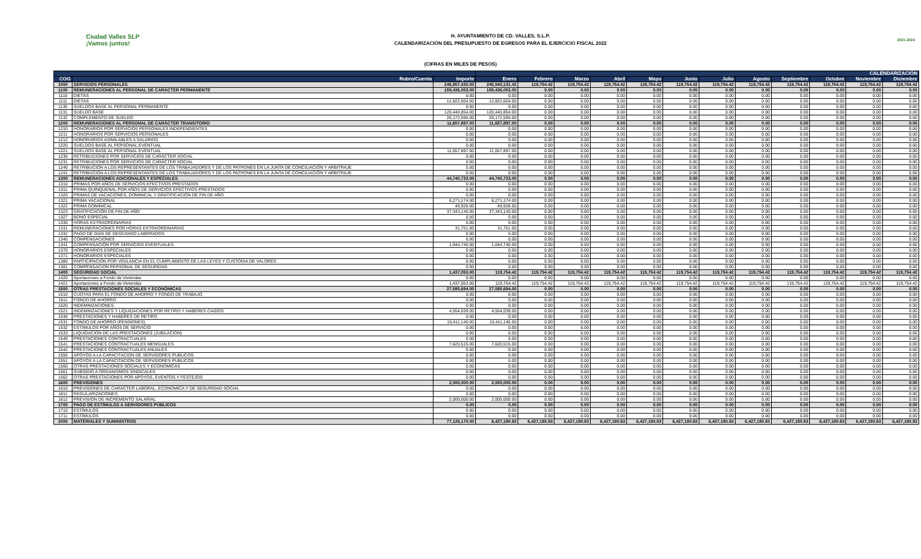Ciudad Valles SLP
¡Vamos juntos!
H. AYUNTAMIENTO DE CD. VALLES, S.L.P.
CALENDARIZACIÓN DEL PRESUPUESTO DE EGRESOS PARA EL EJERCICIO FISCAL 2022
2021-2024
(CIFRAS EN MILES DE PESOS)
| | | | CALENDARIZACIÓN | | | | | | | | | | | |
| --- | --- | --- | --- | --- | --- | --- | --- | --- | --- | --- | --- | --- | --- | --- |
| COG | Rubro/Cuenta | Importe | Enero | Febrero | Marzo | Abril | Mayo | Junio | Julio | Agosto | Septiembre | Octubre | Noviembre | Diciembre |
| 1000 | SERVICIOS PERSONALES | 246,857,430.00 | 245,540,131.42 | 119,754.42 | 119,754.42 | 119,754.42 | 119,754.42 | 119,754.42 | 119,754.42 | 119,754.42 | 119,754.42 | 119,754.42 | 119,754.42 | 119,754.42 |
| 1100 | REMUNERACIONES AL PERSONAL DE CARÁCTER PERMANENTE | 159,436,053.00 | 159,436,053.00 | 0.00 | 0.00 | 0.00 | 0.00 | 0.00 | 0.00 | 0.00 | 0.00 | 0.00 | 0.00 | 0.00 |
| 1110 | DIETAS | 0.00 | 0.00 | 0.00 | 0.00 | 0.00 | 0.00 | 0.00 | 0.00 | 0.00 | 0.00 | 0.00 | 0.00 | 0.00 |
| 1111 | DIETAS | 12,822,604.00 | 12,822,604.00 | 0.00 | 0.00 | 0.00 | 0.00 | 0.00 | 0.00 | 0.00 | 0.00 | 0.00 | 0.00 | 0.00 |
| 1130 | SUELDOS BASE AL PERSONAL PERMANENTE | 0.00 | 0.00 | 0.00 | 0.00 | 0.00 | 0.00 | 0.00 | 0.00 | 0.00 | 0.00 | 0.00 | 0.00 | 0.00 |
| 1131 | SUELDO BASE | 120,440,854.00 | 120,440,854.00 | 0.00 | 0.00 | 0.00 | 0.00 | 0.00 | 0.00 | 0.00 | 0.00 | 0.00 | 0.00 | 0.00 |
| 1132 | COMPLEMENTO DE SUELDO | 26,172,595.00 | 26,172,595.00 | 0.00 | 0.00 | 0.00 | 0.00 | 0.00 | 0.00 | 0.00 | 0.00 | 0.00 | 0.00 | 0.00 |
| 1200 | REMUNERACIONES AL PERSONAL DE CARÁCTER TRANSITORIO | 11,657,897.00 | 11,657,897.00 | 0.00 | 0.00 | 0.00 | 0.00 | 0.00 | 0.00 | 0.00 | 0.00 | 0.00 | 0.00 | 0.00 |
| 1210 | HONORARIOS POR SERVICIOS PERSONALES INDEPENDIENTES | 0.00 | 0.00 | 0.00 | 0.00 | 0.00 | 0.00 | 0.00 | 0.00 | 0.00 | 0.00 | 0.00 | 0.00 | 0.00 |
| 1211 | HONORARIOS POR SERVICIOS PERSONALES | 0.00 | 0.00 | 0.00 | 0.00 | 0.00 | 0.00 | 0.00 | 0.00 | 0.00 | 0.00 | 0.00 | 0.00 | 0.00 |
| 1212 | HONORARIOS ASIMILABLES A SALARIOS | 0.00 | 0.00 | 0.00 | 0.00 | 0.00 | 0.00 | 0.00 | 0.00 | 0.00 | 0.00 | 0.00 | 0.00 | 0.00 |
| 1220 | SUELDOS BASE AL PERSONAL EVENTUAL | 0.00 | 0.00 | 0.00 | 0.00 | 0.00 | 0.00 | 0.00 | 0.00 | 0.00 | 0.00 | 0.00 | 0.00 | 0.00 |
| 1221 | SUELDOS BASE AL PERSONAL EVENTUAL | 11,657,897.00 | 11,657,897.00 | 0.00 | 0.00 | 0.00 | 0.00 | 0.00 | 0.00 | 0.00 | 0.00 | 0.00 | 0.00 | 0.00 |
| 1230 | RETRIBUCIONES POR SERVICIOS DE CARÁCTER SOCIAL | 0.00 | 0.00 | 0.00 | 0.00 | 0.00 | 0.00 | 0.00 | 0.00 | 0.00 | 0.00 | 0.00 | 0.00 | 0.00 |
| 1231 | RETRIBUCIONES POR SERVICIOS DE CARÁCTER SOCIAL | 0.00 | 0.00 | 0.00 | 0.00 | 0.00 | 0.00 | 0.00 | 0.00 | 0.00 | 0.00 | 0.00 | 0.00 | 0.00 |
| 1240 | RETRIBUCION A LOS REPRESENTANTES DE LOS TRABAJADORES Y DE LOS PATRONES EN LA JUNTA DE CONCILIACIÓN Y ARBITRAJE | 0.00 | 0.00 | 0.00 | 0.00 | 0.00 | 0.00 | 0.00 | 0.00 | 0.00 | 0.00 | 0.00 | 0.00 | 0.00 |
| 1241 | RETRIBUCION A LOS REPRESENTANTES DE LOS TRABAJADORES Y DE LOS PATRONES EN LA JUNTA DE CONCILIACIÓN Y ARBITRAJE | 0.00 | 0.00 | 0.00 | 0.00 | 0.00 | 0.00 | 0.00 | 0.00 | 0.00 | 0.00 | 0.00 | 0.00 | 0.00 |
| 1300 | REMUNERACIONES ADICIONALES Y ESPECIALES | 44,740,733.00 | 44,740,733.00 | 0.00 | 0.00 | 0.00 | 0.00 | 0.00 | 0.00 | 0.00 | 0.00 | 0.00 | 0.00 | 0.00 |
| 1310 | PRIMAS POR AÑOS DE SERVICIOS EFECTIVOS PRESTADOS | 0.00 | 0.00 | 0.00 | 0.00 | 0.00 | 0.00 | 0.00 | 0.00 | 0.00 | 0.00 | 0.00 | 0.00 | 0.00 |
| 1311 | PRIMA QUINQUENAL POR AÑOS DE SERVICIOS EFECTIVOS PRESTADOS | 0.00 | 0.00 | 0.00 | 0.00 | 0.00 | 0.00 | 0.00 | 0.00 | 0.00 | 0.00 | 0.00 | 0.00 | 0.00 |
| 1320 | PRIMAS DE VACACIONES, DOMINICAL Y GRATIFICACION DE FIN DE AÑO | 0.00 | 0.00 | 0.00 | 0.00 | 0.00 | 0.00 | 0.00 | 0.00 | 0.00 | 0.00 | 0.00 | 0.00 | 0.00 |
| 1321 | PRIMA VACACIONAL | 6,271,174.00 | 6,271,174.00 | 0.00 | 0.00 | 0.00 | 0.00 | 0.00 | 0.00 | 0.00 | 0.00 | 0.00 | 0.00 | 0.00 |
| 1322 | PRIMA DOMINICAL | 49,928.00 | 49,928.00 | 0.00 | 0.00 | 0.00 | 0.00 | 0.00 | 0.00 | 0.00 | 0.00 | 0.00 | 0.00 | 0.00 |
| 1323 | GRATIFICACIÓN DE FIN DE AÑO | 37,343,140.00 | 37,343,140.00 | 0.00 | 0.00 | 0.00 | 0.00 | 0.00 | 0.00 | 0.00 | 0.00 | 0.00 | 0.00 | 0.00 |
| 1327 | BONO ESPECIAL | 0.00 | 0.00 | 0.00 | 0.00 | 0.00 | 0.00 | 0.00 | 0.00 | 0.00 | 0.00 | 0.00 | 0.00 | 0.00 |
| 1330 | HORAS EXTRAORDINARIAS | 0.00 | 0.00 | 0.00 | 0.00 | 0.00 | 0.00 | 0.00 | 0.00 | 0.00 | 0.00 | 0.00 | 0.00 | 0.00 |
| 1331 | REMUNERACIONES POR HORAS EXTRAORDINARIAS | 31,751.00 | 31,751.00 | 0.00 | 0.00 | 0.00 | 0.00 | 0.00 | 0.00 | 0.00 | 0.00 | 0.00 | 0.00 | 0.00 |
| 1332 | PAGO DE DIAS DE DESCANSO LABORADOS | 0.00 | 0.00 | 0.00 | 0.00 | 0.00 | 0.00 | 0.00 | 0.00 | 0.00 | 0.00 | 0.00 | 0.00 | 0.00 |
| 1340 | COMPENSACIONES | 0.00 | 0.00 | 0.00 | 0.00 | 0.00 | 0.00 | 0.00 | 0.00 | 0.00 | 0.00 | 0.00 | 0.00 | 0.00 |
| 1341 | COMPENSACIÓN POR SERVICIOS EVENTUALES | 1,044,740.00 | 1,044,740.00 | 0.00 | 0.00 | 0.00 | 0.00 | 0.00 | 0.00 | 0.00 | 0.00 | 0.00 | 0.00 | 0.00 |
| 1370 | HONORARIOS ESPECIALES | 0.00 | 0.00 | 0.00 | 0.00 | 0.00 | 0.00 | 0.00 | 0.00 | 0.00 | 0.00 | 0.00 | 0.00 | 0.00 |
| 1371 | HONORARIOS ESPECIALES | 0.00 | 0.00 | 0.00 | 0.00 | 0.00 | 0.00 | 0.00 | 0.00 | 0.00 | 0.00 | 0.00 | 0.00 | 0.00 |
| 1380 | PARTICIPACION POR VIGILANCIA EN EL CUMPLIMIENTO DE LAS LEYES Y CUSTODIA DE VALORES | 0.00 | 0.00 | 0.00 | 0.00 | 0.00 | 0.00 | 0.00 | 0.00 | 0.00 | 0.00 | 0.00 | 0.00 | 0.00 |
| 1381 | COMPENSACION PERSONAL DE SEGURIDAD | 0.00 | 0.00 | 0.00 | 0.00 | 0.00 | 0.00 | 0.00 | 0.00 | 0.00 | 0.00 | 0.00 | 0.00 | 0.00 |
| 1400 | SEGURIDAD SOCIAL | 1,437,053.00 | 119,754.42 | 119,754.42 | 119,754.42 | 119,754.42 | 119,754.42 | 119,754.42 | 119,754.42 | 119,754.42 | 119,754.42 | 119,754.42 | 119,754.42 | 119,754.42 |
| 1420 | Aportaciones a Fondo de Viviendas | 0.00 | 0.00 | 0.00 | 0.00 | 0.00 | 0.00 | 0.00 | 0.00 | 0.00 | 0.00 | 0.00 | 0.00 | 0.00 |
| 1421 | Aportaciones a Fondo de Viviendas | 1,437,053.00 | 119,754.42 | 119,754.42 | 119,754.42 | 119,754.42 | 119,754.42 | 119,754.42 | 119,754.42 | 119,754.42 | 119,754.42 | 119,754.42 | 119,754.42 | 119,754.42 |
| 1500 | OTRAS PRESTACIONES SOCIALES Y ECONOMICAS | 27,585,694.00 | 27,585,694.00 | 0.00 | 0.00 | 0.00 | 0.00 | 0.00 | 0.00 | 0.00 | 0.00 | 0.00 | 0.00 | 0.00 |
| 1510 | CUOTAS PARA EL FONDO DE AHORRO Y FONDO DE TRABAJO | 0.00 | 0.00 | 0.00 | 0.00 | 0.00 | 0.00 | 0.00 | 0.00 | 0.00 | 0.00 | 0.00 | 0.00 | 0.00 |
| 1511 | FONDO DE AHORRO | 0.00 | 0.00 | 0.00 | 0.00 | 0.00 | 0.00 | 0.00 | 0.00 | 0.00 | 0.00 | 0.00 | 0.00 | 0.00 |
| 1520 | INDEMNIZACIONES | 0.00 | 0.00 | 0.00 | 0.00 | 0.00 | 0.00 | 0.00 | 0.00 | 0.00 | 0.00 | 0.00 | 0.00 | 0.00 |
| 1521 | INDEMNIZACIONES Y LIQUIDACIONES POR RETIRO Y HABERES CAIDOS | 4,554,039.00 | 4,554,039.00 | 0.00 | 0.00 | 0.00 | 0.00 | 0.00 | 0.00 | 0.00 | 0.00 | 0.00 | 0.00 | 0.00 |
| 1530 | PRESTACIONES Y HABERES DE RETIRO | 0.00 | 0.00 | 0.00 | 0.00 | 0.00 | 0.00 | 0.00 | 0.00 | 0.00 | 0.00 | 0.00 | 0.00 | 0.00 |
| 1531 | FONDO DE AHORRO (PENSIONES) | 15,411,140.00 | 15,411,140.00 | 0.00 | 0.00 | 0.00 | 0.00 | 0.00 | 0.00 | 0.00 | 0.00 | 0.00 | 0.00 | 0.00 |
| 1532 | ESTIMULOS POR AÑOS DE SERVICIO | 0.00 | 0.00 | 0.00 | 0.00 | 0.00 | 0.00 | 0.00 | 0.00 | 0.00 | 0.00 | 0.00 | 0.00 | 0.00 |
| 1533 | LIQUIDACION DE LAS PRESTACIONES (JUBILACION) | 0.00 | 0.00 | 0.00 | 0.00 | 0.00 | 0.00 | 0.00 | 0.00 | 0.00 | 0.00 | 0.00 | 0.00 | 0.00 |
| 1540 | PRESTACIONES CONTRACTUALES | 0.00 | 0.00 | 0.00 | 0.00 | 0.00 | 0.00 | 0.00 | 0.00 | 0.00 | 0.00 | 0.00 | 0.00 | 0.00 |
| 1541 | PRESTACIONES CONTRACTUALES MENSUALES | 7,620,515.00 | 7,620,515.00 | 0.00 | 0.00 | 0.00 | 0.00 | 0.00 | 0.00 | 0.00 | 0.00 | 0.00 | 0.00 | 0.00 |
| 1542 | PRESTACIONES CONTRACTUALES ANUALES | 0.00 | 0.00 | 0.00 | 0.00 | 0.00 | 0.00 | 0.00 | 0.00 | 0.00 | 0.00 | 0.00 | 0.00 | 0.00 |
| 1550 | APOYOS A LA CAPACITACION DE SERVIDORES PUBLICOS | 0.00 | 0.00 | 0.00 | 0.00 | 0.00 | 0.00 | 0.00 | 0.00 | 0.00 | 0.00 | 0.00 | 0.00 | 0.00 |
| 1551 | APOYOS A LA CAPACITACION DE SERVIDORES PUBLICOS | 0.00 | 0.00 | 0.00 | 0.00 | 0.00 | 0.00 | 0.00 | 0.00 | 0.00 | 0.00 | 0.00 | 0.00 | 0.00 |
| 1560 | OTRAS PRESTACIONES SOCIALES Y ECONOMICAS | 0.00 | 0.00 | 0.00 | 0.00 | 0.00 | 0.00 | 0.00 | 0.00 | 0.00 | 0.00 | 0.00 | 0.00 | 0.00 |
| 1561 | SUBSIDIO A ORGANISMOS SINDICALES | 0.00 | 0.00 | 0.00 | 0.00 | 0.00 | 0.00 | 0.00 | 0.00 | 0.00 | 0.00 | 0.00 | 0.00 | 0.00 |
| 1562 | OTRAS PRESTACIONES POR APOYOS, EVENTOS Y FESTEJOS | 0.00 | 0.00 | 0.00 | 0.00 | 0.00 | 0.00 | 0.00 | 0.00 | 0.00 | 0.00 | 0.00 | 0.00 | 0.00 |
| 1600 | PREVISIONES | 2,000,000.00 | 2,000,000.00 | 0.00 | 0.00 | 0.00 | 0.00 | 0.00 | 0.00 | 0.00 | 0.00 | 0.00 | 0.00 | 0.00 |
| 1610 | PREVISIONES DE CARÁCTER LABORAL, ECONOMICA Y DE SEGURIDAD SOCIAL | 0.00 | 0.00 | 0.00 | 0.00 | 0.00 | 0.00 | 0.00 | 0.00 | 0.00 | 0.00 | 0.00 | 0.00 | 0.00 |
| 1611 | REGULARIZACIONES | 0.00 | 0.00 | 0.00 | 0.00 | 0.00 | 0.00 | 0.00 | 0.00 | 0.00 | 0.00 | 0.00 | 0.00 | 0.00 |
| 1612 | PREVISION DE INCREMENTO SALARIAL | 2,000,000.00 | 2,000,000.00 | 0.00 | 0.00 | 0.00 | 0.00 | 0.00 | 0.00 | 0.00 | 0.00 | 0.00 | 0.00 | 0.00 |
| 1700 | PAGO DE ESTÍMULOS A SERVIDORES PÚBLICOS | 0.00 | 0.00 | 0.00 | 0.00 | 0.00 | 0.00 | 0.00 | 0.00 | 0.00 | 0.00 | 0.00 | 0.00 | 0.00 |
| 1710 | ESTÍMULOS | 0.00 | 0.00 | 0.00 | 0.00 | 0.00 | 0.00 | 0.00 | 0.00 | 0.00 | 0.00 | 0.00 | 0.00 | 0.00 |
| 1711 | ESTÍMULOS | 0.00 | 0.00 | 0.00 | 0.00 | 0.00 | 0.00 | 0.00 | 0.00 | 0.00 | 0.00 | 0.00 | 0.00 | 0.00 |
| 2000 | MATERIALES Y SUMINISTROS | 77,126,170.00 | 6,427,180.83 | 6,427,180.83 | 6,427,180.83 | 6,427,180.83 | 6,427,180.83 | 6,427,180.83 | 6,427,180.83 | 6,427,180.83 | 6,427,180.83 | 6,427,180.83 | 6,427,180.83 | 6,427,180.83 |